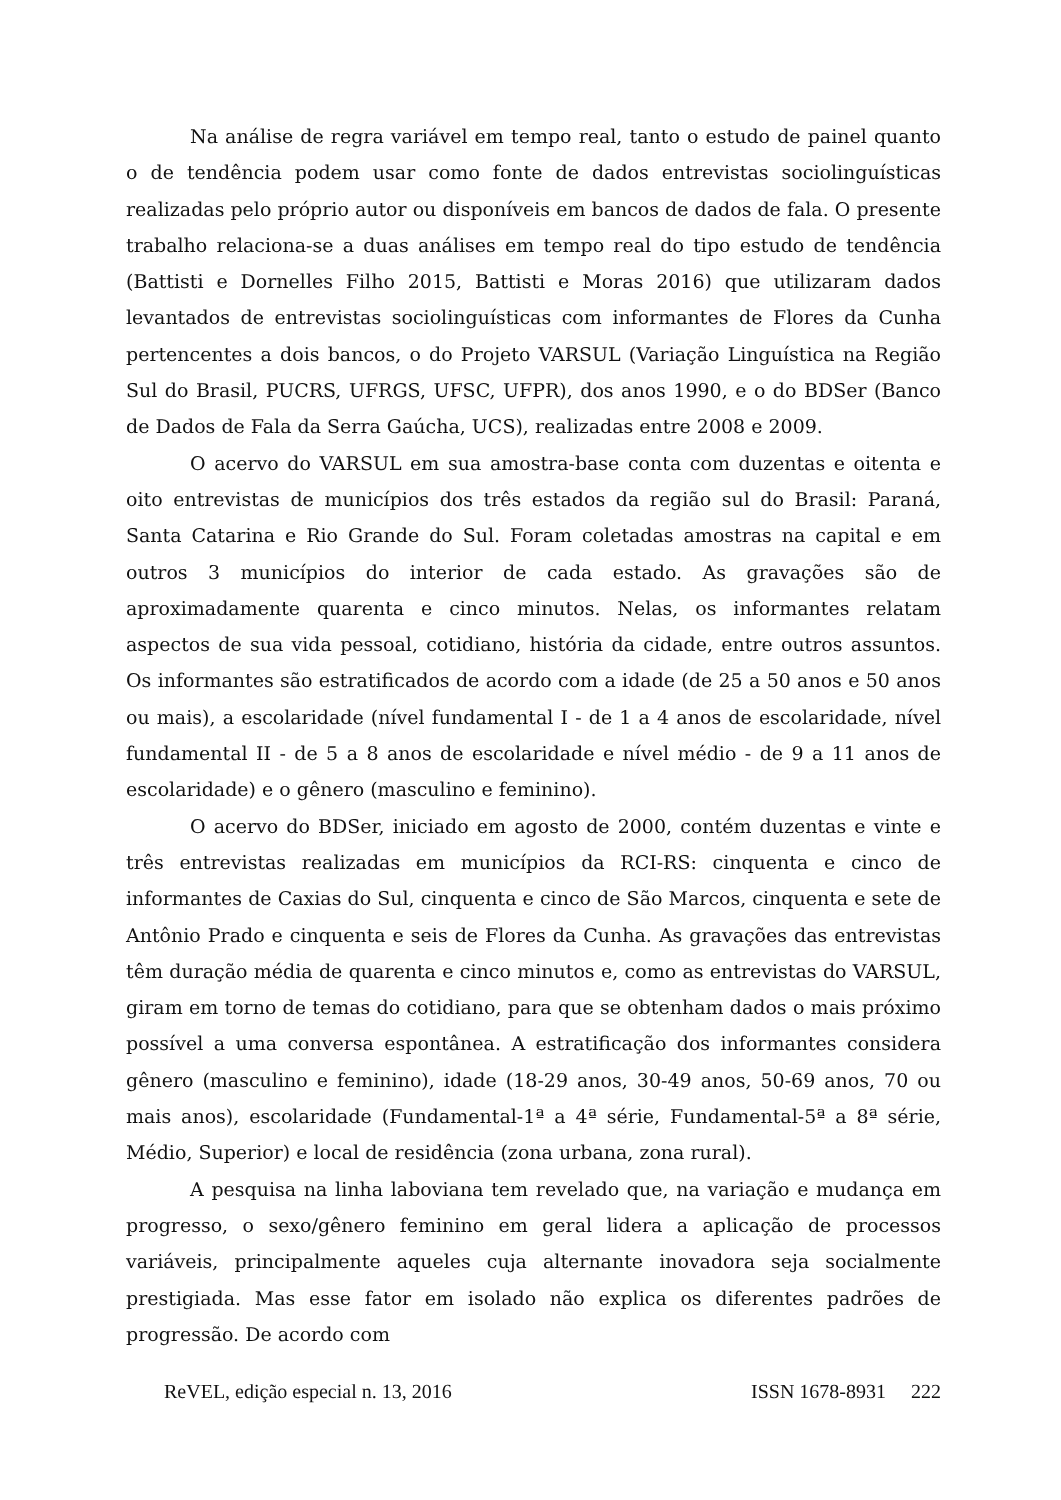Na análise de regra variável em tempo real, tanto o estudo de painel quanto o de tendência podem usar como fonte de dados entrevistas sociolinguísticas realizadas pelo próprio autor ou disponíveis em bancos de dados de fala. O presente trabalho relaciona-se a duas análises em tempo real do tipo estudo de tendência (Battisti e Dornelles Filho 2015, Battisti e Moras 2016) que utilizaram dados levantados de entrevistas sociolinguísticas com informantes de Flores da Cunha pertencentes a dois bancos, o do Projeto VARSUL (Variação Linguística na Região Sul do Brasil, PUCRS, UFRGS, UFSC, UFPR), dos anos 1990, e o do BDSer (Banco de Dados de Fala da Serra Gaúcha, UCS), realizadas entre 2008 e 2009.
O acervo do VARSUL em sua amostra-base conta com duzentas e oitenta e oito entrevistas de municípios dos três estados da região sul do Brasil: Paraná, Santa Catarina e Rio Grande do Sul. Foram coletadas amostras na capital e em outros 3 municípios do interior de cada estado. As gravações são de aproximadamente quarenta e cinco minutos. Nelas, os informantes relatam aspectos de sua vida pessoal, cotidiano, história da cidade, entre outros assuntos. Os informantes são estratificados de acordo com a idade (de 25 a 50 anos e 50 anos ou mais), a escolaridade (nível fundamental I - de 1 a 4 anos de escolaridade, nível fundamental II - de 5 a 8 anos de escolaridade e nível médio - de 9 a 11 anos de escolaridade) e o gênero (masculino e feminino).
O acervo do BDSer, iniciado em agosto de 2000, contém duzentas e vinte e três entrevistas realizadas em municípios da RCI-RS: cinquenta e cinco de informantes de Caxias do Sul, cinquenta e cinco de São Marcos, cinquenta e sete de Antônio Prado e cinquenta e seis de Flores da Cunha. As gravações das entrevistas têm duração média de quarenta e cinco minutos e, como as entrevistas do VARSUL, giram em torno de temas do cotidiano, para que se obtenham dados o mais próximo possível a uma conversa espontânea. A estratificação dos informantes considera gênero (masculino e feminino), idade (18-29 anos, 30-49 anos, 50-69 anos, 70 ou mais anos), escolaridade (Fundamental-1ª a 4ª série, Fundamental-5ª a 8ª série, Médio, Superior) e local de residência (zona urbana, zona rural).
A pesquisa na linha laboviana tem revelado que, na variação e mudança em progresso, o sexo/gênero feminino em geral lidera a aplicação de processos variáveis, principalmente aqueles cuja alternante inovadora seja socialmente prestigiada. Mas esse fator em isolado não explica os diferentes padrões de progressão. De acordo com
ReVEL, edição especial n. 13, 2016 ISSN 1678-8931 222